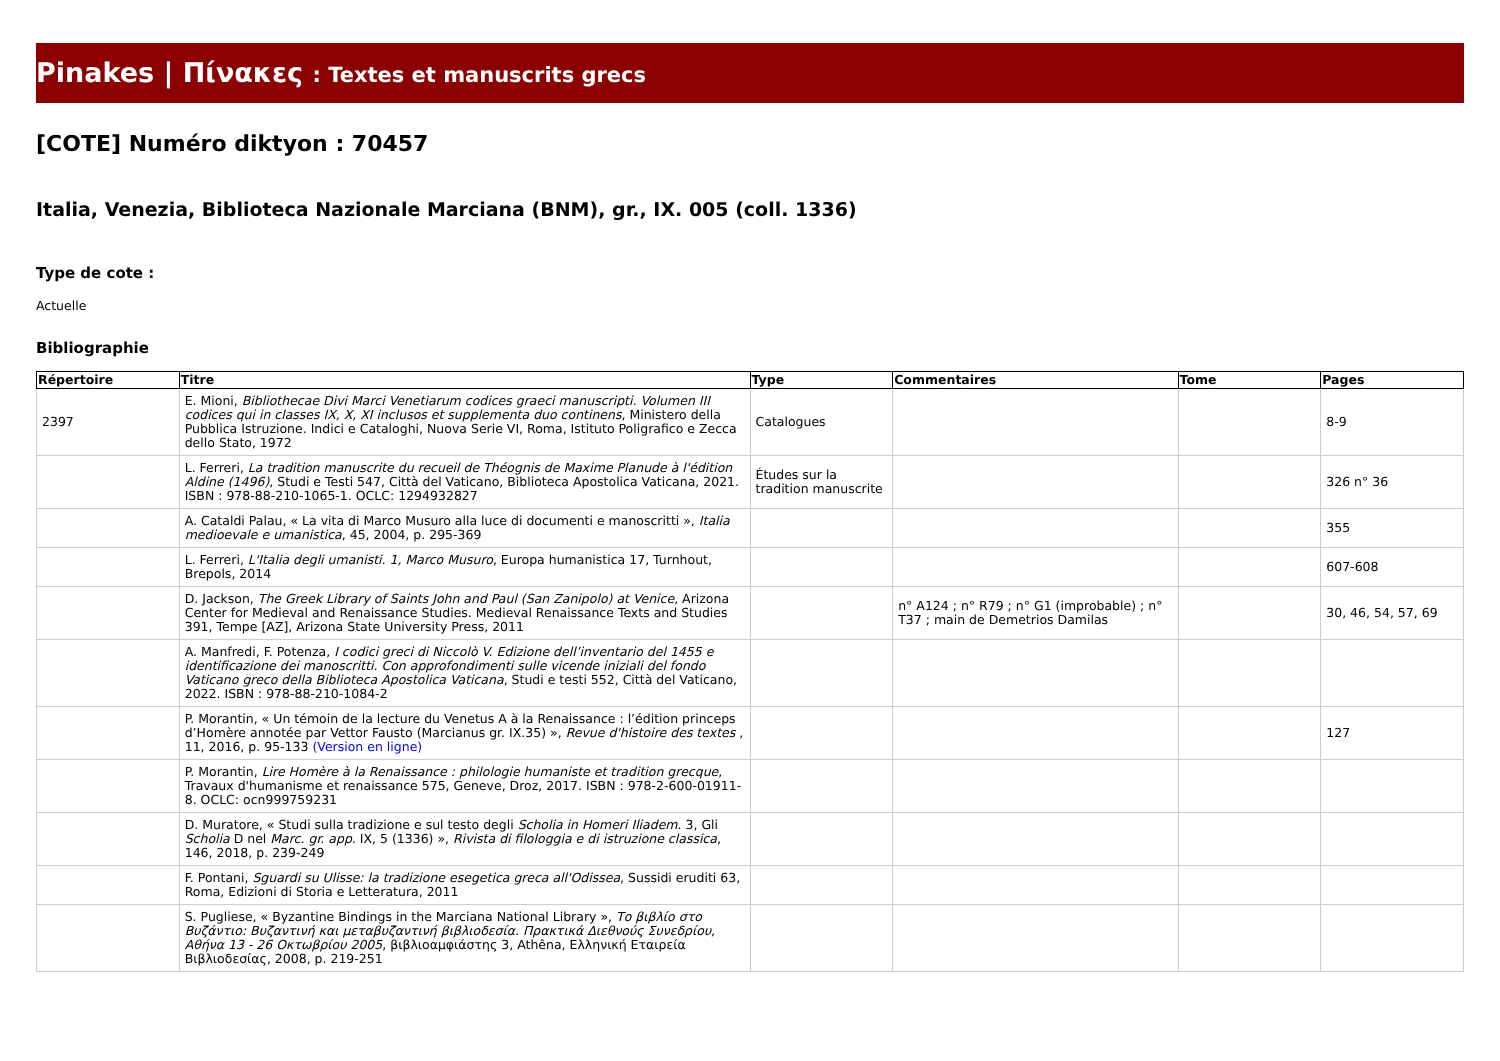Pinakes | Πίνακες : Textes et manuscrits grecs
[COTE] Numéro diktyon : 70457
Italia, Venezia, Biblioteca Nazionale Marciana (BNM), gr., IX. 005 (coll. 1336)
Type de cote :
Actuelle
Bibliographie
| Répertoire | Titre | Type | Commentaires | Tome | Pages |
| --- | --- | --- | --- | --- | --- |
| 2397 | E. Mioni, Bibliothecae Divi Marci Venetiarum codices graeci manuscripti. Volumen III codices qui in classes IX, X, XI inclusos et supplementa duo continens , Ministero della Pubblica Istruzione. Indici e Cataloghi, Nuova Serie VI, Roma, Istituto Poligrafico e Zecca dello Stato, 1972 | Catalogues | | | 8-9 |
| | L. Ferreri, La tradition manuscrite du recueil de Théognis de Maxime Planude à l'édition Aldine (1496) , Studi e Testi 547, Città del Vaticano, Biblioteca Apostolica Vaticana, 2021. ISBN : 978-88-210-1065-1. OCLC: 1294932827 | Études sur la tradition manuscrite | | | 326 n° 36 |
| | A. Cataldi Palau, « La vita di Marco Musuro alla luce di documenti e manoscritti », Italia medioevale e umanistica , 45, 2004, p. 295-369 | | | | 355 |
| | L. Ferreri, L'Italia degli umanisti. 1, Marco Musuro , Europa humanistica 17, Turnhout, Brepols, 2014 | | | | 607-608 |
| | D. Jackson, The Greek Library of Saints John and Paul (San Zanipolo) at Venice , Arizona Center for Medieval and Renaissance Studies. Medieval Renaissance Texts and Studies 391, Tempe [AZ], Arizona State University Press, 2011 | | n° A124 ; n° R79 ; n° G1 (improbable) ; n° T37 ; main de Demetrios Damilas | | 30, 46, 54, 57, 69 |
| | A. Manfredi, F. Potenza, I codici greci di Niccolò V. Edizione dell’inventario del 1455 e identificazione dei manoscritti. Con approfondimenti sulle vicende iniziali del fondo Vaticano greco della Biblioteca Apostolica Vaticana , Studi e testi 552, Città del Vaticano, 2022. ISBN : 978-88-210-1084-2 | | | | |
| | P. Morantin, « Un témoin de la lecture du Venetus A à la Renaissance : l’édition princeps d’Homère annotée par Vettor Fausto (Marcianus gr. IX.35) », Revue d'histoire des textes , 11, 2016, p. 95-133 (Version en ligne) | | | | 127 |
| | P. Morantin, Lire Homère à la Renaissance : philologie humaniste et tradition grecque , Travaux d'humanisme et renaissance 575, Geneve, Droz, 2017. ISBN : 978-2-600-01911-8. OCLC: ocn999759231 | | | | |
| | D. Muratore, « Studi sulla tradizione e sul testo degli Scholia in Homeri Iliadem . 3, Gli Scholia D nel Marc. gr. app. IX, 5 (1336) », Rivista di filologgia e di istruzione classica , 146, 2018, p. 239-249 | | | | |
| | F. Pontani, Sguardi su Ulisse: la tradizione esegetica greca all'Odissea , Sussidi eruditi 63, Roma, Edizioni di Storia e Letteratura, 2011 | | | | |
| | S. Pugliese, « Byzantine Bindings in the Marciana National Library », Το βιβλίο στο Βυζάντιο: Βυζαντινή και μεταβυζαντινή βιβλιοδεσία. Πρακτικά Διεθνούς Συνεδρίου, Αθήνα 13 - 26 Οκτωβρίου 2005 , βιβλιοαμφιάστης 3, Athêna, Ελληνική Εταιρεία Βιβλιοδεσίας, 2008, p. 219-251 | | | | |